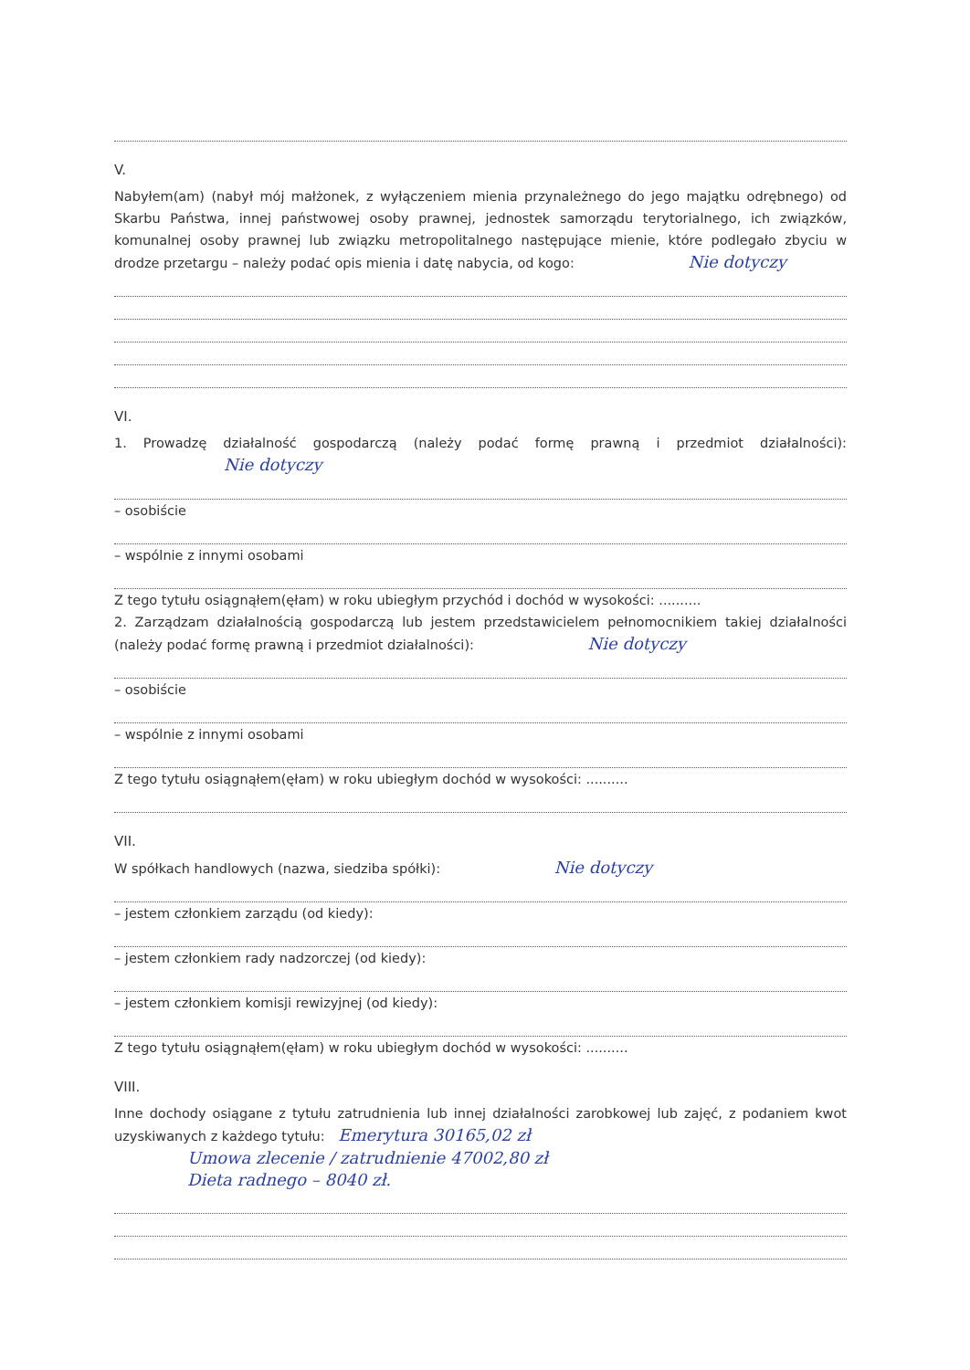V.
Nabyłem(am) (nabył mój małżonek, z wyłączeniem mienia przynależnego do jego majątku odrębnego) od Skarbu Państwa, innej państwowej osoby prawnej, jednostek samorządu terytorialnego, ich związków, komunalnej osoby prawnej lub związku metropolitalnego następujące mienie, które podlegało zbyciu w drodze przetargu – należy podać opis mienia i datę nabycia, od kogo: Nie dotyczy
VI.
1. Prowadzę działalność gospodarczą (należy podać formę prawną i przedmiot działalności): Nie dotyczy
– osobiście
– wspólnie z innymi osobami
Z tego tytułu osiągnąłem(ęłam) w roku ubiegłym przychód i dochód w wysokości: ..........
2. Zarządzam działalnością gospodarczą lub jestem przedstawicielem pełnomocnikiem takiej działalności (należy podać formę prawną i przedmiot działalności): Nie dotyczy
– osobiście
– wspólnie z innymi osobami
Z tego tytułu osiągnąłem(ęłam) w roku ubiegłym dochód w wysokości: ..........
VII.
W spółkach handlowych (nazwa, siedziba spółki): Nie dotyczy
– jestem członkiem zarządu (od kiedy):
– jestem członkiem rady nadzorczej (od kiedy):
– jestem członkiem komisji rewizyjnej (od kiedy):
Z tego tytułu osiągnąłem(ęłam) w roku ubiegłym dochód w wysokości: ..........
VIII.
Inne dochody osiągane z tytułu zatrudnienia lub innej działalności zarobkowej lub zajęć, z podaniem kwot uzyskiwanych z każdego tytułu: Emerytura 30165,02 zł
Umowa zlecenie / zatrudnienie 47002,80 zł
Dieta radnego – 8040 zł.